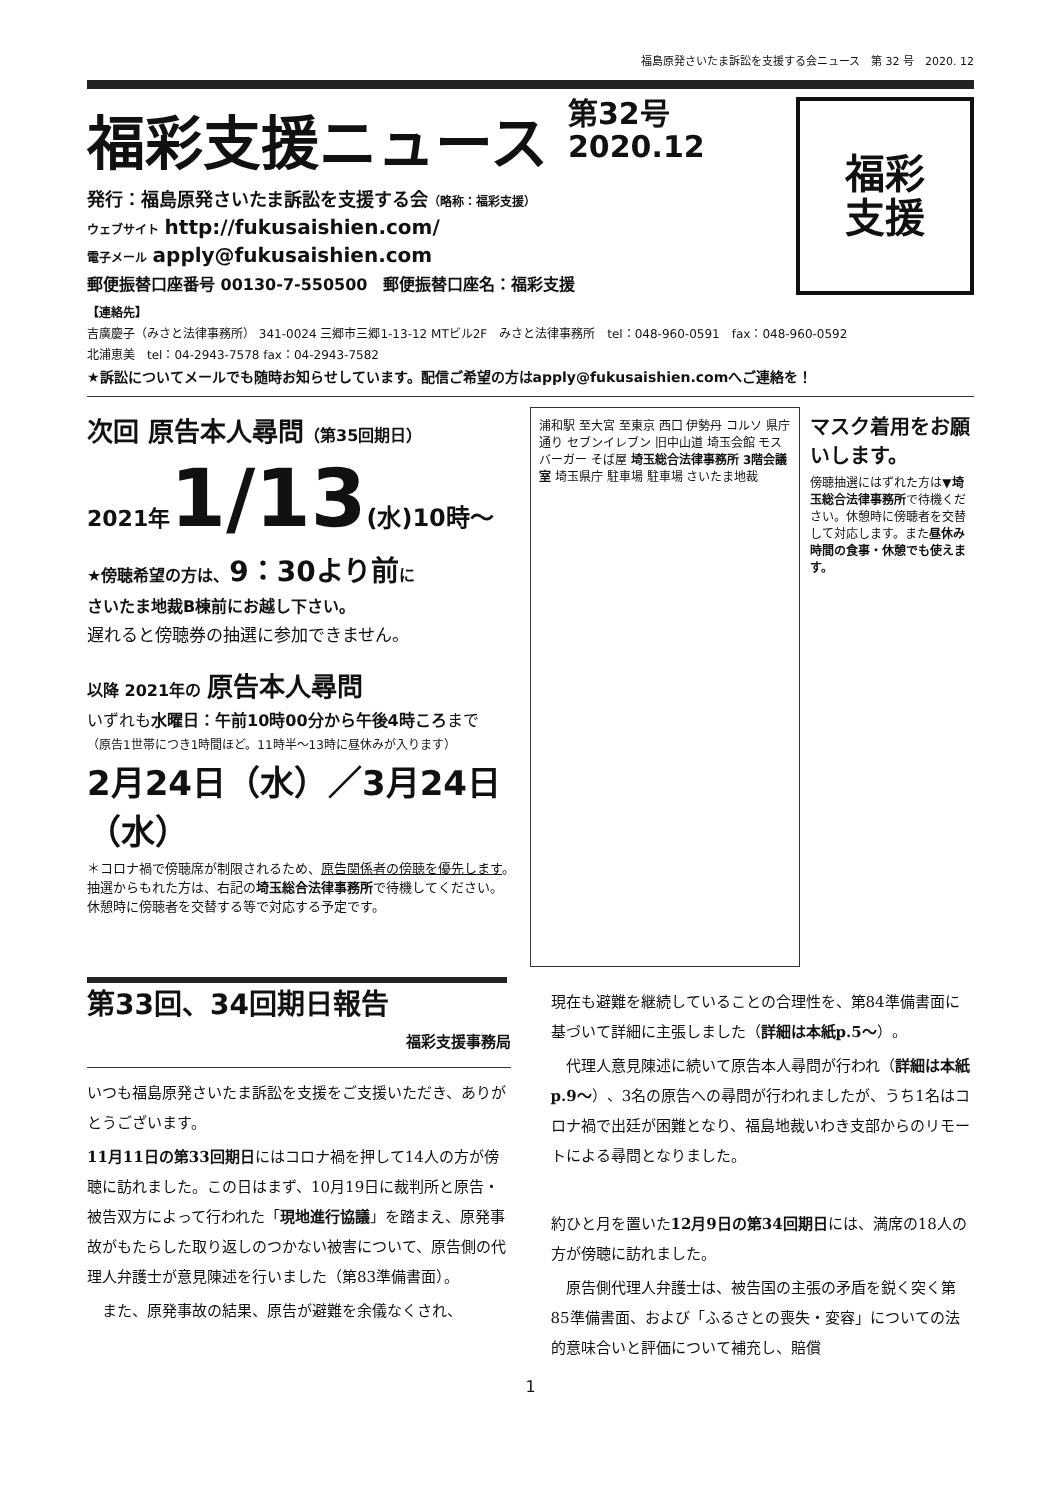福島原発さいたま訴訟を支援する会ニュース　第 32 号　2020. 12
福彩支援ニュース
第32号
2020.12
発行：福島原発さいたま訴訟を支援する会（略称：福彩支援）
ウェブサイト http://fukusaishien.com/
電子メール apply@fukusaishien.com
郵便振替口座番号 00130-7-550500　郵便振替口座名：福彩支援
福彩
支援
【連絡先】
吉廣慶子（みさと法律事務所） 341-0024 三郷市三郷1-13-12 MTビル2F　みさと法律事務所　tel：048-960-0591　fax：048-960-0592
北浦恵美　tel：04-2943-7578 fax：04-2943-7582
★訴訟についてメールでも随時お知らせしています。配信ご希望の方はapply@fukusaishien.comへご連絡を！
次回 原告本人尋問（第35回期日）
2021年 1/13(水)10時～
★傍聴希望の方は、9：30より前に
さいたま地裁B棟前にお越し下さい。
遅れると傍聴券の抽選に参加できません。
以降 2021年の 原告本人尋問
いずれも水曜日：午前10時00分から午後4時ころまで
（原告1世帯につき1時間ほど。11時半～13時に昼休みが入ります）
2月24日（水）／3月24日（水）
＊コロナ禍で傍聴席が制限されるため、原告関係者の傍聴を優先します。
抽選からもれた方は、右記の埼玉総合法律事務所で待機してください。
休憩時に傍聴者を交替する等で対応する予定です。
浦和駅 至大宮 至東京 西口 伊勢丹 コルソ 県庁通り セブンイレブン 旧中山道 埼玉会館 モスバーガー そば屋 埼玉総合法律事務所 3階会議室 埼玉県庁 駐車場 駐車場 さいたま地裁
マスク着用をお願いします。
傍聴抽選にはずれた方は▼埼玉総合法律事務所で待機ください。休憩時に傍聴者を交替して対応します。また昼休み時間の食事・休憩でも使えます。
第33回、34回期日報告
福彩支援事務局
いつも福島原発さいたま訴訟を支援をご支援いただき、ありがとうございます。
11月11日の第33回期日にはコロナ禍を押して14人の方が傍聴に訪れました。この日はまず、10月19日に裁判所と原告・被告双方によって行われた「現地進行協議」を踏まえ、原発事故がもたらした取り返しのつかない被害について、原告側の代理人弁護士が意見陳述を行いました（第83準備書面）。
　また、原発事故の結果、原告が避難を余儀なくされ、
現在も避難を継続していることの合理性を、第84準備書面に基づいて詳細に主張しました（詳細は本紙p.5～）。
　代理人意見陳述に続いて原告本人尋問が行われ（詳細は本紙p.9～）、3名の原告への尋問が行われましたが、うち1名はコロナ禍で出廷が困難となり、福島地裁いわき支部からのリモートによる尋問となりました。
約ひと月を置いた12月9日の第34回期日には、満席の18人の方が傍聴に訪れました。
　原告側代理人弁護士は、被告国の主張の矛盾を鋭く突く第85準備書面、および「ふるさとの喪失・変容」についての法的意味合いと評価について補充し、賠償
1